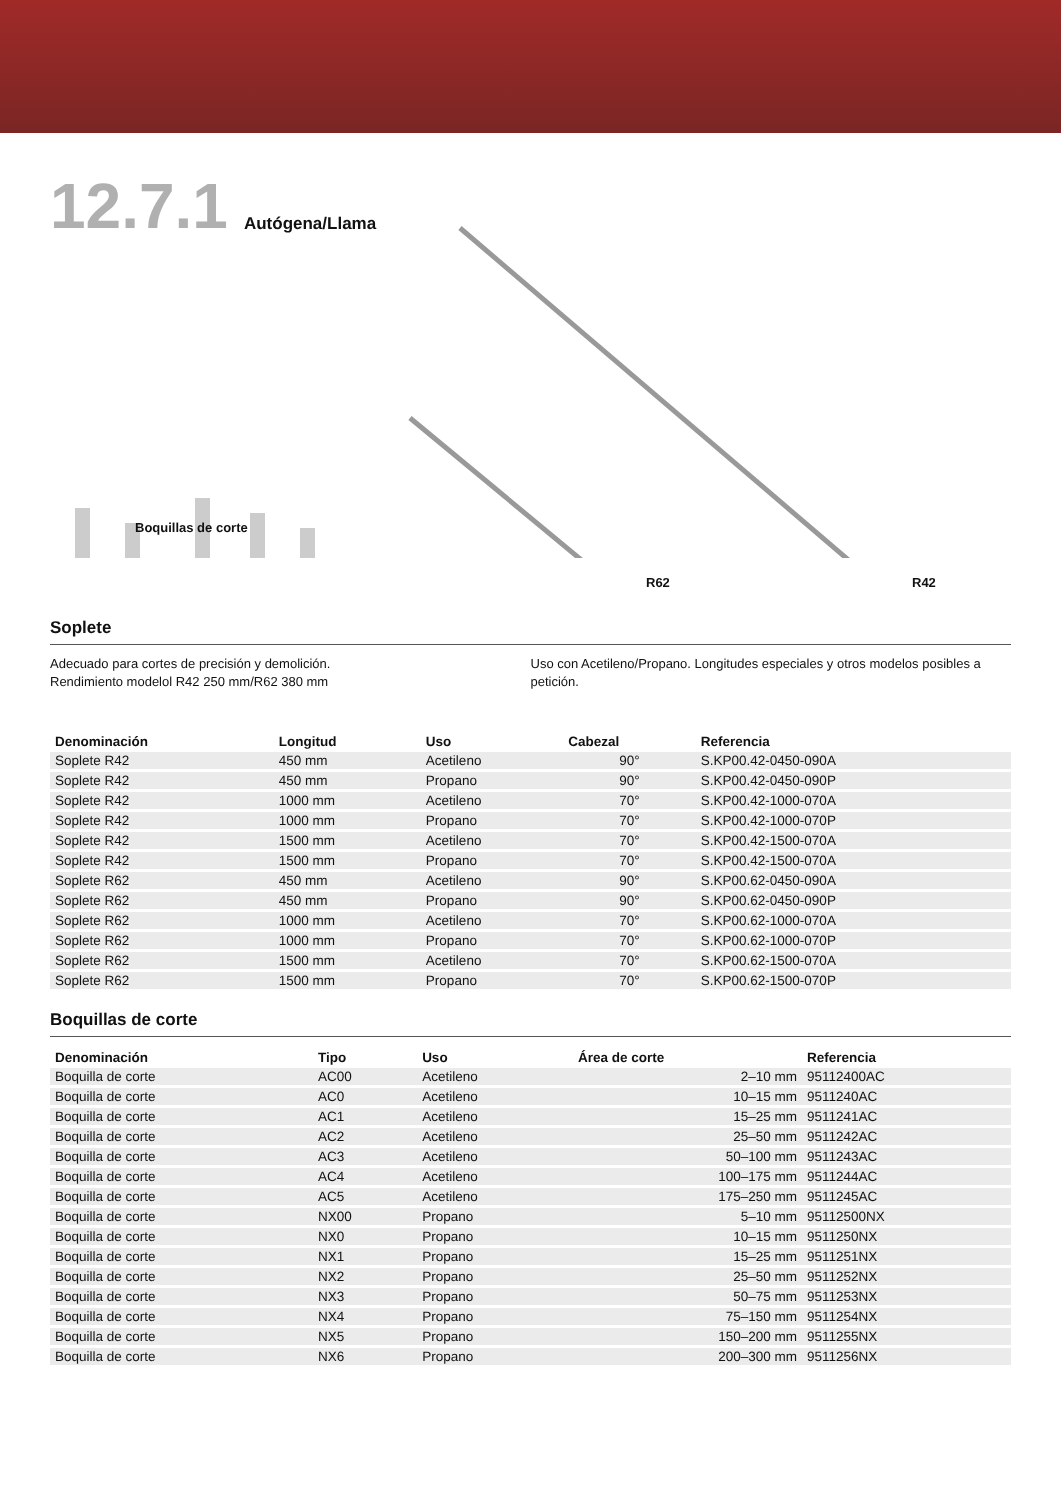12.7.1 Autógena/Llama
Boquillas de corte
R62 R42
Soplete
Adecuado para cortes de precisión y demolición.
Rendimiento modelol R42 250 mm/R62 380 mm
Uso con Acetileno/Propano. Longitudes especiales y otros modelos posibles a petición.
| Denominación | Longitud | Uso | Cabezal | Referencia |
| --- | --- | --- | --- | --- |
| Soplete R42 | 450 mm | Acetileno | 90° | S.KP00.42-0450-090A |
| Soplete R42 | 450 mm | Propano | 90° | S.KP00.42-0450-090P |
| Soplete R42 | 1000 mm | Acetileno | 70° | S.KP00.42-1000-070A |
| Soplete R42 | 1000 mm | Propano | 70° | S.KP00.42-1000-070P |
| Soplete R42 | 1500 mm | Acetileno | 70° | S.KP00.42-1500-070A |
| Soplete R42 | 1500 mm | Propano | 70° | S.KP00.42-1500-070A |
| Soplete R62 | 450 mm | Acetileno | 90° | S.KP00.62-0450-090A |
| Soplete R62 | 450 mm | Propano | 90° | S.KP00.62-0450-090P |
| Soplete R62 | 1000 mm | Acetileno | 70° | S.KP00.62-1000-070A |
| Soplete R62 | 1000 mm | Propano | 70° | S.KP00.62-1000-070P |
| Soplete R62 | 1500 mm | Acetileno | 70° | S.KP00.62-1500-070A |
| Soplete R62 | 1500 mm | Propano | 70° | S.KP00.62-1500-070P |
Boquillas de corte
| Denominación | Tipo | Uso | Área de corte | Referencia |
| --- | --- | --- | --- | --- |
| Boquilla de corte | AC00 | Acetileno | 2–10 mm | 95112400AC |
| Boquilla de corte | AC0 | Acetileno | 10–15 mm | 9511240AC |
| Boquilla de corte | AC1 | Acetileno | 15–25 mm | 9511241AC |
| Boquilla de corte | AC2 | Acetileno | 25–50 mm | 9511242AC |
| Boquilla de corte | AC3 | Acetileno | 50–100 mm | 9511243AC |
| Boquilla de corte | AC4 | Acetileno | 100–175 mm | 9511244AC |
| Boquilla de corte | AC5 | Acetileno | 175–250 mm | 9511245AC |
| Boquilla de corte | NX00 | Propano | 5–10 mm | 95112500NX |
| Boquilla de corte | NX0 | Propano | 10–15 mm | 9511250NX |
| Boquilla de corte | NX1 | Propano | 15–25 mm | 9511251NX |
| Boquilla de corte | NX2 | Propano | 25–50 mm | 9511252NX |
| Boquilla de corte | NX3 | Propano | 50–75 mm | 9511253NX |
| Boquilla de corte | NX4 | Propano | 75–150 mm | 9511254NX |
| Boquilla de corte | NX5 | Propano | 150–200 mm | 9511255NX |
| Boquilla de corte | NX6 | Propano | 200–300 mm | 9511256NX |